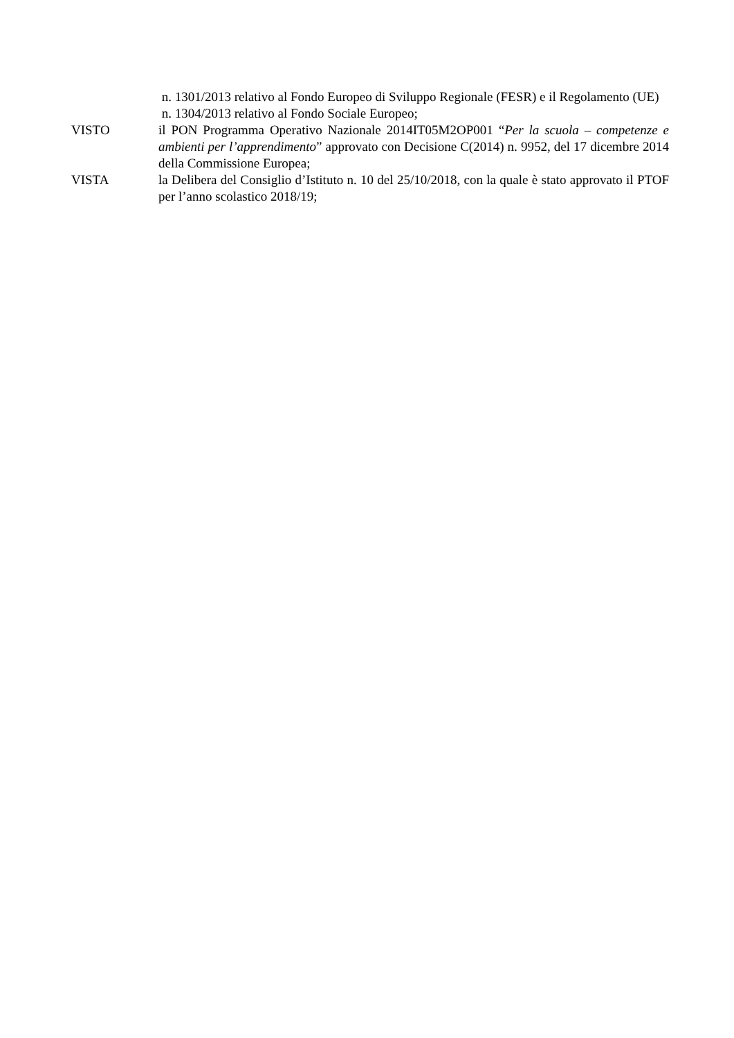n. 1301/2013 relativo al Fondo Europeo di Sviluppo Regionale (FESR) e il Regolamento (UE)
n. 1304/2013 relativo al Fondo Sociale Europeo;
VISTO il PON Programma Operativo Nazionale 2014IT05M2OP001 “Per la scuola – competenze e ambienti per l’apprendimento” approvato con Decisione C(2014) n. 9952, del 17 dicembre 2014 della Commissione Europea;
VISTA la Delibera del Consiglio d’Istituto n. 10 del 25/10/2018, con la quale è stato approvato il PTOF per l’anno scolastico 2018/19;